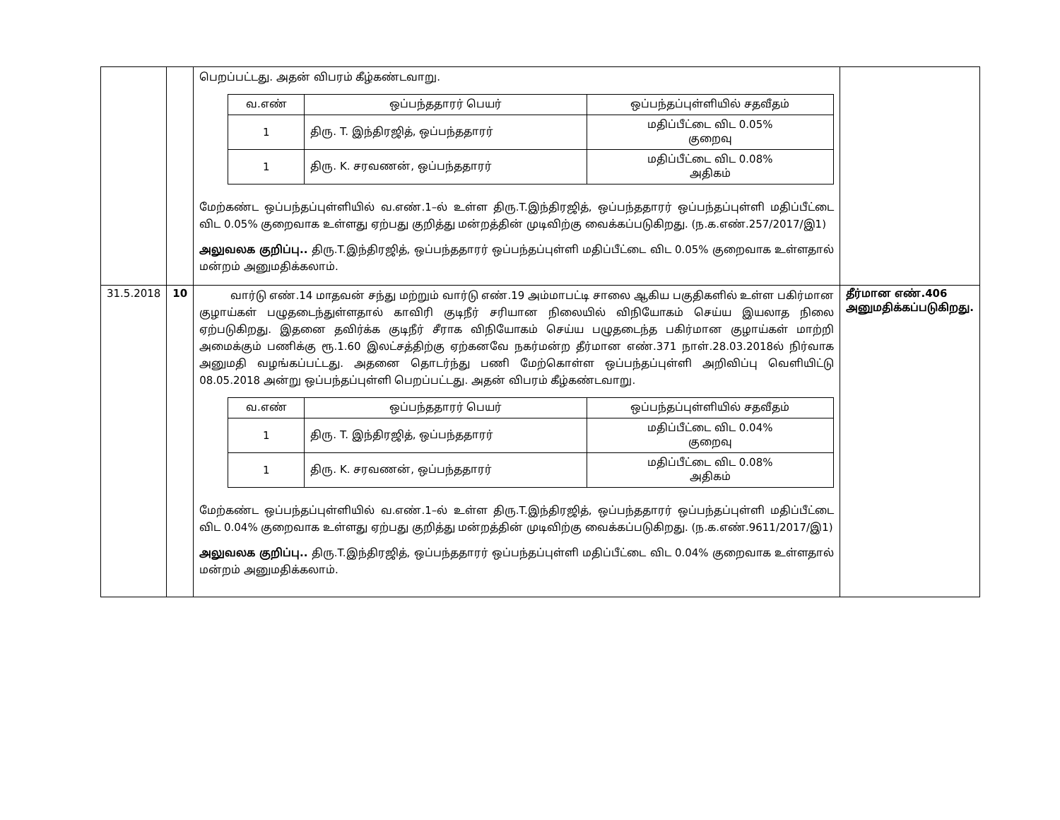| | | பெறப்பட்டது. அதன் விபரம் கீழ்கண்டவாறு. / வ.எண் / ஒப்பந்ததாரர் பெயர் / ஒப்பந்தப்புள்ளியில் சதவீதம் / / --- / --- / --- / / 1 / திரு. T. இந்திரஜித், ஒப்பந்ததாரர் / மதிப்பீட்டை விட 0.05% குறைவு / / 1 / திரு. K. சரவணன், ஒப்பந்ததாரர் / மதிப்பீட்டை விட 0.08% அதிகம் / மேற்கண்ட ஒப்பந்தப்புள்ளியில் வ.எண்.1–ல் உள்ள திரு.T.இந்திரஜித், ஒப்பந்ததாரர் ஒப்பந்தப்புள்ளி மதிப்பீட்டை விட 0.05% குறைவாக உள்ளது ஏற்பது குறித்து மன்றத்தின் முடிவிற்கு வைக்கப்படுகிறது. (ந.க.எண்.257/2017/இ1) அலுவலக குறிப்பு.. திரு.T.இந்திரஜித், ஒப்பந்ததாரர் ஒப்பந்தப்புள்ளி மதிப்பீட்டை விட 0.05% குறைவாக உள்ளதால் மன்றம் அனுமதிக்கலாம். | |
| 31.5.2018 | 10 | வார்டு எண்.14 மாதவன் சந்து மற்றும் வார்டு எண்.19 அம்மாபட்டி சாலை ஆகிய பகுதிகளில் உள்ள பகிர்மான குழாய்கள் பழுதடைந்துள்ளதால் காவிரி குடிநீர் சரியான நிலையில் விநியோகம் செய்ய இயலாத நிலை ஏற்படுகிறது. இதனை தவிர்க்க குடிநீர் சீராக விநியோகம் செய்ய பழுதடைந்த பகிர்மான குழாய்கள் மாற்றி அமைக்கும் பணிக்கு ரூ.1.60 இலட்சத்திற்கு ஏற்கனவே நகர்மன்ற தீர்மான எண்.371 நாள்.28.03.2018ல் நிர்வாக அனுமதி வழங்கப்பட்டது. அதனை தொடர்ந்து பணி மேற்கொள்ள ஒப்பந்தப்புள்ளி அறிவிப்பு வெளியிட்டு 08.05.2018 அன்று ஒப்பந்தப்புள்ளி பெறப்பட்டது. அதன் விபரம் கீழ்கண்டவாறு. / வ.எண் / ஒப்பந்ததாரர் பெயர் / ஒப்பந்தப்புள்ளியில் சதவீதம் / / --- / --- / --- / / 1 / திரு. T. இந்திரஜித், ஒப்பந்ததாரர் / மதிப்பீட்டை விட 0.04% குறைவு / / 1 / திரு. K. சரவணன், ஒப்பந்ததாரர் / மதிப்பீட்டை விட 0.08% அதிகம் / மேற்கண்ட ஒப்பந்தப்புள்ளியில் வ.எண்.1–ல் உள்ள திரு.T.இந்திரஜித், ஒப்பந்ததாரர் ஒப்பந்தப்புள்ளி மதிப்பீட்டை விட 0.04% குறைவாக உள்ளது ஏற்பது குறித்து மன்றத்தின் முடிவிற்கு வைக்கப்படுகிறது. (ந.க.எண்.9611/2017/இ1) அலுவலக குறிப்பு.. திரு.T.இந்திரஜித், ஒப்பந்ததாரர் ஒப்பந்தப்புள்ளி மதிப்பீட்டை விட 0.04% குறைவாக உள்ளதால் மன்றம் அனுமதிக்கலாம். | தீர்மான எண்.406 அனுமதிக்கப்படுகிறது. |